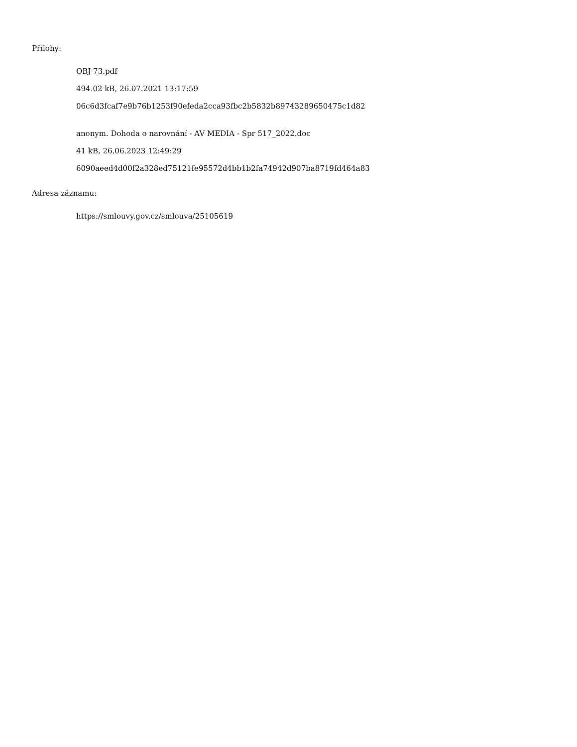Přílohy:
OBJ 73.pdf
494.02 kB, 26.07.2021 13:17:59
06c6d3fcaf7e9b76b1253f90efeda2cca93fbc2b5832b89743289650475c1d82
anonym. Dohoda o narovnání - AV MEDIA - Spr 517_2022.doc
41 kB, 26.06.2023 12:49:29
6090aeed4d00f2a328ed75121fe95572d4bb1b2fa74942d907ba8719fd464a83
Adresa záznamu:
https://smlouvy.gov.cz/smlouva/25105619